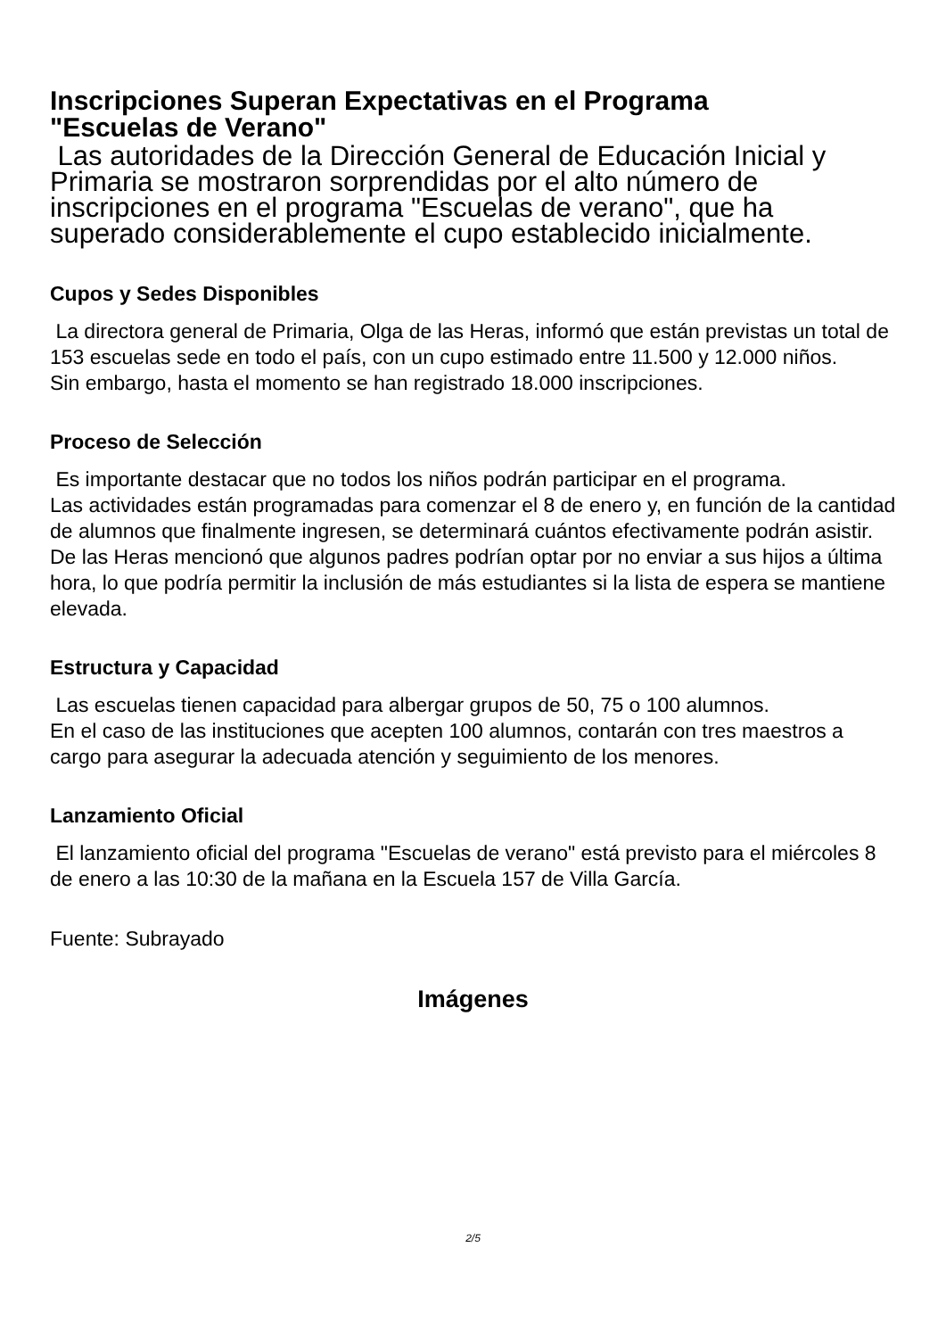Inscripciones Superan Expectativas en el Programa
"Escuelas de Verano"
Las autoridades de la Dirección General de Educación Inicial y Primaria se mostraron sorprendidas por el alto número de inscripciones en el programa "Escuelas de verano", que ha superado considerablemente el cupo establecido inicialmente.
Cupos y Sedes Disponibles
La directora general de Primaria, Olga de las Heras, informó que están previstas un total de 153 escuelas sede en todo el país, con un cupo estimado entre 11.500 y 12.000 niños.
Sin embargo, hasta el momento se han registrado 18.000 inscripciones.
Proceso de Selección
Es importante destacar que no todos los niños podrán participar en el programa.
Las actividades están programadas para comenzar el 8 de enero y, en función de la cantidad de alumnos que finalmente ingresen, se determinará cuántos efectivamente podrán asistir.
De las Heras mencionó que algunos padres podrían optar por no enviar a sus hijos a última hora, lo que podría permitir la inclusión de más estudiantes si la lista de espera se mantiene elevada.
Estructura y Capacidad
Las escuelas tienen capacidad para albergar grupos de 50, 75 o 100 alumnos.
En el caso de las instituciones que acepten 100 alumnos, contarán con tres maestros a cargo para asegurar la adecuada atención y seguimiento de los menores.
Lanzamiento Oficial
El lanzamiento oficial del programa "Escuelas de verano" está previsto para el miércoles 8 de enero a las 10:30 de la mañana en la Escuela 157 de Villa García.
Fuente: Subrayado
Imágenes
2/5